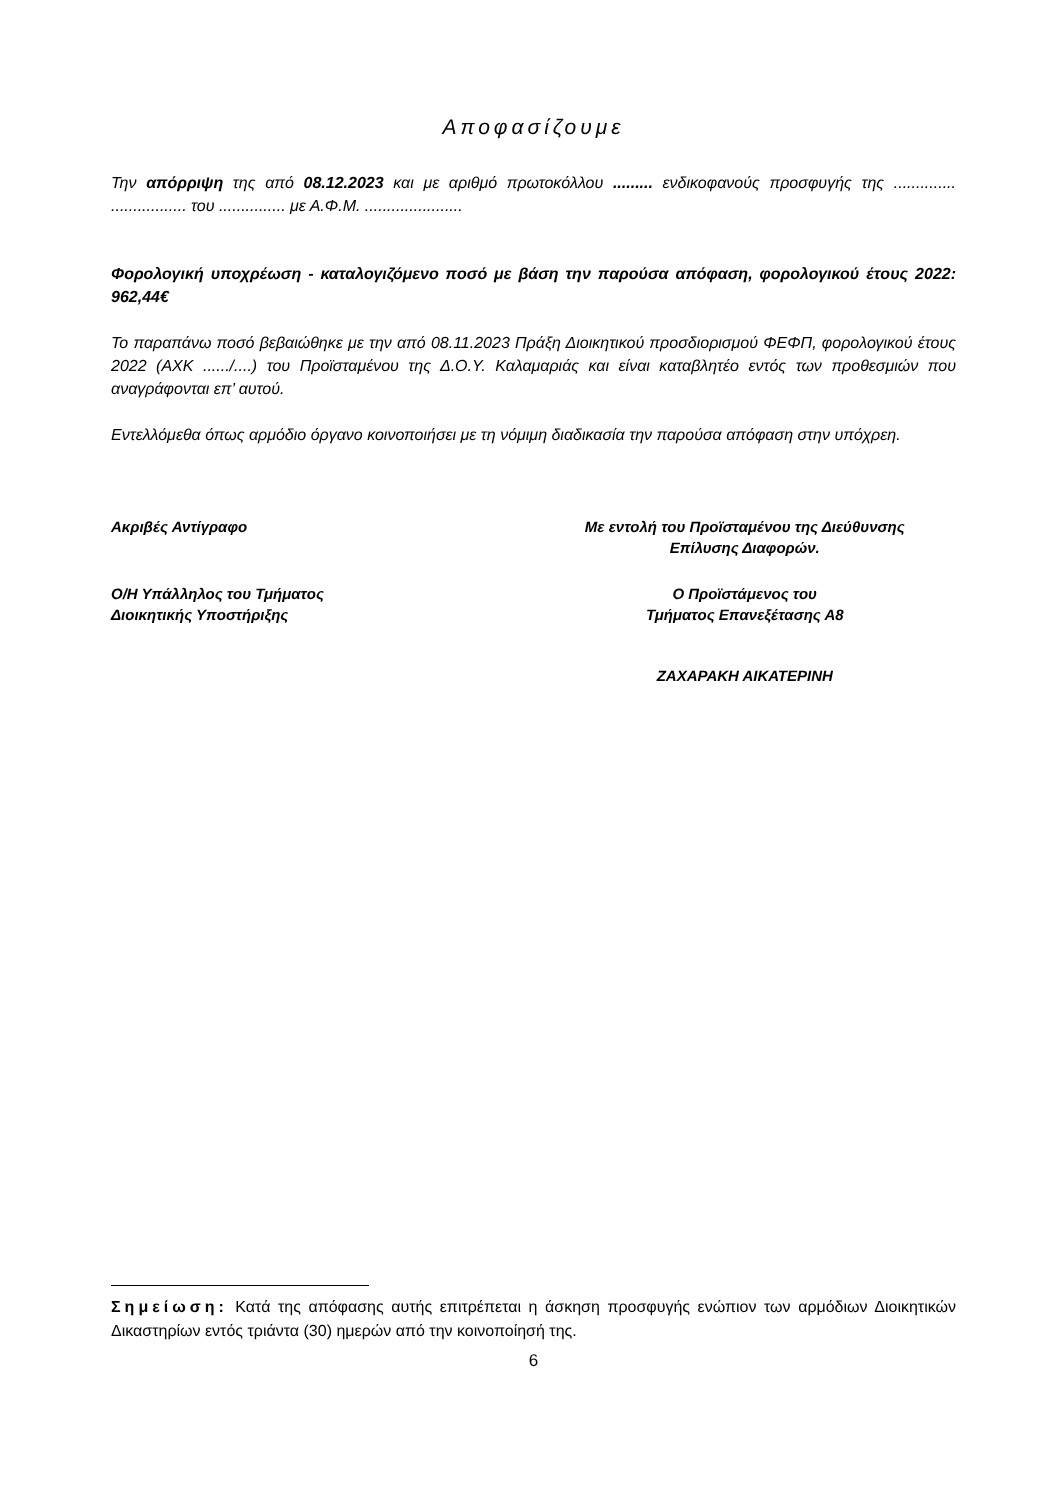Αποφασίζουμε
Την απόρριψη της από 08.12.2023 και με αριθμό πρωτοκόλλου ......... ενδικοφανούς προσφυγής της .............. ................. του ............... με Α.Φ.Μ. ......................
Φορολογική υποχρέωση - καταλογιζόμενο ποσό με βάση την παρούσα απόφαση, φορολογικού έτους 2022: 962,44€
Το παραπάνω ποσό βεβαιώθηκε με την από 08.11.2023 Πράξη Διοικητικού προσδιορισμού ΦΕΦΠ, φορολογικού έτους 2022 (ΑΧΚ ....../....) του Προϊσταμένου της Δ.Ο.Υ. Καλαμαριάς και είναι καταβλητέο εντός των προθεσμιών που αναγράφονται επ’ αυτού.
Εντελλόμεθα όπως αρμόδιο όργανο κοινοποιήσει με τη νόμιμη διαδικασία την παρούσα απόφαση στην υπόχρεη.
Ακριβές Αντίγραφο Με εντολή του Προϊσταμένου της Διεύθυνσης
Επίλυσης Διαφορών.
Ο/Η Υπάλληλος του Τμήματος
Διοικητικής Υποστήριξης
Ο Προϊστάμενος του
Τμήματος Επανεξέτασης Α8
ΖΑΧΑΡΑΚΗ ΑΙΚΑΤΕΡΙΝΗ
Σημείωση: Κατά της απόφασης αυτής επιτρέπεται η άσκηση προσφυγής ενώπιον των αρμόδιων Διοικητικών Δικαστηρίων εντός τριάντα (30) ημερών από την κοινοποίησή της.
6